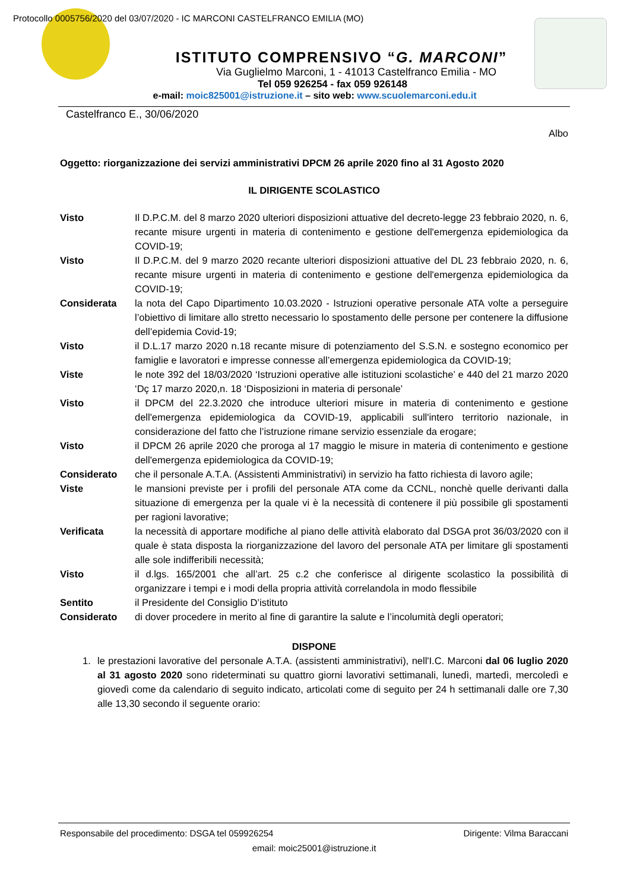Protocollo 0005756/2020 del 03/07/2020 - IC MARCONI CASTELFRANCO EMILIA (MO)
ISTITUTO COMPRENSIVO “G. MARCONI”
Via Guglielmo Marconi, 1 - 41013 Castelfranco Emilia - MO
Tel 059 926254 - fax 059 926148
e-mail: moic825001@istruzione.it – sito web: www.scuolemarconi.edu.it
Castelfranco E., 30/06/2020
Albo
Oggetto: riorganizzazione dei servizi amministrativi DPCM 26 aprile 2020 fino al 31 Agosto 2020
IL DIRIGENTE SCOLASTICO
Visto Il D.P.C.M. del 8 marzo 2020 ulteriori disposizioni attuative del decreto-legge 23 febbraio 2020, n. 6, recante misure urgenti in materia di contenimento e gestione dell'emergenza epidemiologica da COVID-19;
Visto Il D.P.C.M. del 9 marzo 2020 recante ulteriori disposizioni attuative del DL 23 febbraio 2020, n. 6, recante misure urgenti in materia di contenimento e gestione dell'emergenza epidemiologica da COVID-19;
Considerata la nota del Capo Dipartimento 10.03.2020 - Istruzioni operative personale ATA volte a perseguire l’obiettivo di limitare allo stretto necessario lo spostamento delle persone per contenere la diffusione dell’epidemia Covid-19;
Visto il D.L.17 marzo 2020 n.18 recante misure di potenziamento del S.S.N. e sostegno economico per famiglie e lavoratori e impresse connesse all’emergenza epidemiologica da COVID-19;
Viste le note 392 del 18/03/2020 ‘Istruzioni operative alle istituzioni scolastiche’ e 440 del 21 marzo 2020 ‘Dç 17 marzo 2020,n. 18 ‘Disposizioni in materia di personale’
Visto il DPCM del 22.3.2020 che introduce ulteriori misure in materia di contenimento e gestione dell'emergenza epidemiologica da COVID-19, applicabili sull'intero territorio nazionale, in considerazione del fatto che l’istruzione rimane servizio essenziale da erogare;
Visto il DPCM 26 aprile 2020 che proroga al 17 maggio le misure in materia di contenimento e gestione dell'emergenza epidemiologica da COVID-19;
Considerato che il personale A.T.A. (Assistenti Amministrativi) in servizio ha fatto richiesta di lavoro agile;
Viste le mansioni previste per i profili del personale ATA come da CCNL, nonchè quelle derivanti dalla situazione di emergenza per la quale vi è la necessità di contenere il più possibile gli spostamenti per ragioni lavorative;
Verificata la necessità di apportare modifiche al piano delle attività elaborato dal DSGA prot 36/03/2020 con il quale è stata disposta la riorganizzazione del lavoro del personale ATA per limitare gli spostamenti alle sole indifferibili necessità;
Visto il d.lgs. 165/2001 che all’art. 25 c.2 che conferisce al dirigente scolastico la possibilità di organizzare i tempi e i modi della propria attività correlandola in modo flessibile
Sentito il Presidente del Consiglio D’istituto
Considerato di dover procedere in merito al fine di garantire la salute e l’incolumità degli operatori;
DISPONE
1. le prestazioni lavorative del personale A.T.A. (assistenti amministrativi), nell'I.C. Marconi dal 06 luglio 2020 al 31 agosto 2020 sono rideterminati su quattro giorni lavorativi settimanali, lunedì, martedì, mercoledì e giovedì come da calendario di seguito indicato, articolati come di seguito per 24 h settimanali dalle ore 7,30 alle 13,30 secondo il seguente orario:
Responsabile del procedimento: DSGA tel 059926254 Dirigente: Vilma Baraccani
email: moic25001@istruzione.it